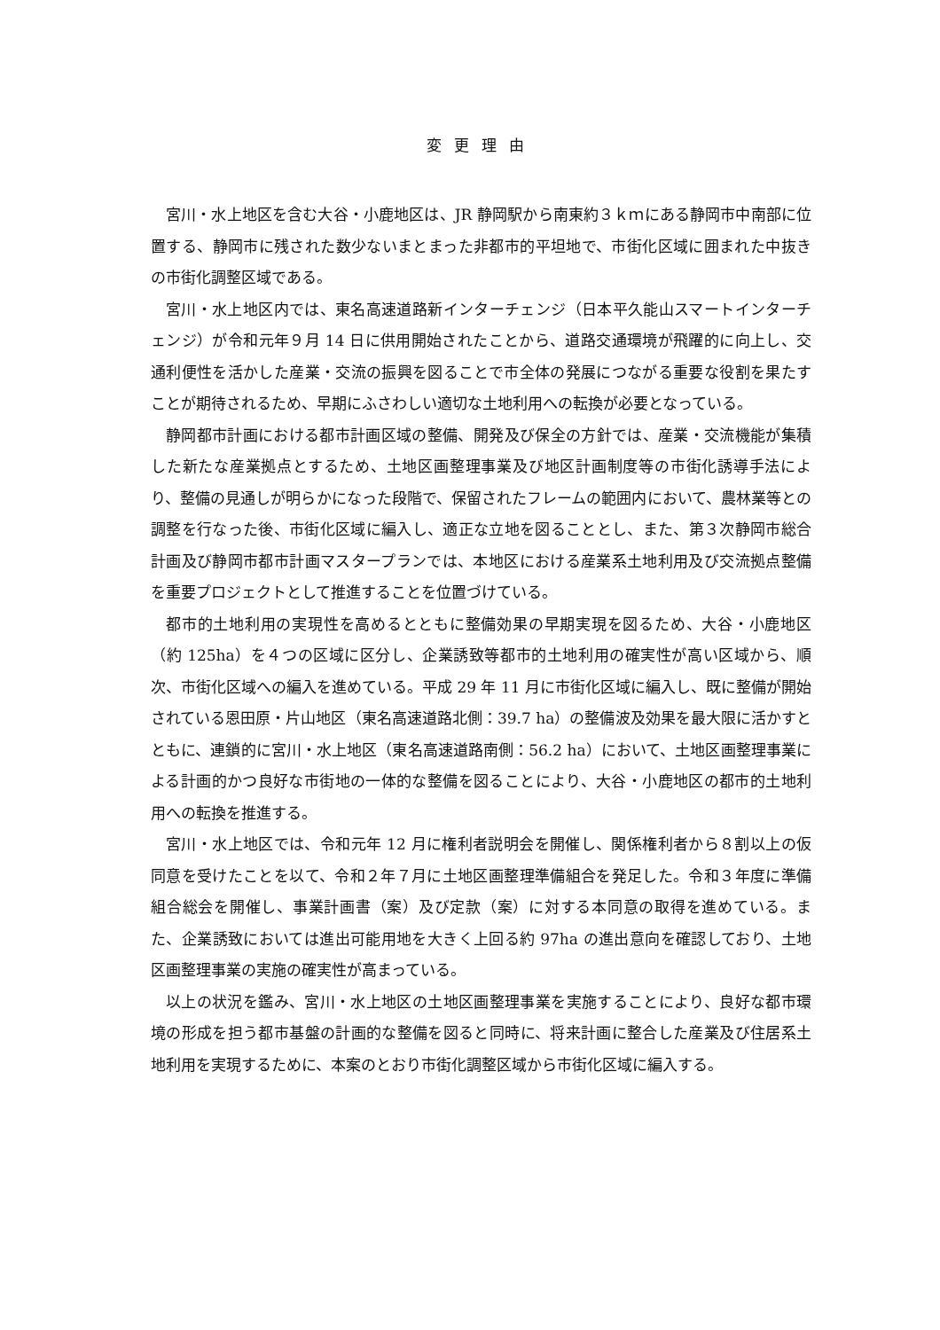変更理由
宮川・水上地区を含む大谷・小鹿地区は、JR 静岡駅から南東約３ｋｍにある静岡市中南部に位置する、静岡市に残された数少ないまとまった非都市的平坦地で、市街化区域に囲まれた中抜きの市街化調整区域である。
宮川・水上地区内では、東名高速道路新インターチェンジ（日本平久能山スマートインターチェンジ）が令和元年９月 14 日に供用開始されたことから、道路交通環境が飛躍的に向上し、交通利便性を活かした産業・交流の振興を図ることで市全体の発展につながる重要な役割を果たすことが期待されるため、早期にふさわしい適切な土地利用への転換が必要となっている。
静岡都市計画における都市計画区域の整備、開発及び保全の方針では、産業・交流機能が集積した新たな産業拠点とするため、土地区画整理事業及び地区計画制度等の市街化誘導手法により、整備の見通しが明らかになった段階で、保留されたフレームの範囲内において、農林業等との調整を行なった後、市街化区域に編入し、適正な立地を図ることとし、また、第３次静岡市総合計画及び静岡市都市計画マスタープランでは、本地区における産業系土地利用及び交流拠点整備を重要プロジェクトとして推進することを位置づけている。
都市的土地利用の実現性を高めるとともに整備効果の早期実現を図るため、大谷・小鹿地区（約 125ha）を４つの区域に区分し、企業誘致等都市的土地利用の確実性が高い区域から、順次、市街化区域への編入を進めている。平成 29 年 11 月に市街化区域に編入し、既に整備が開始されている恩田原・片山地区（東名高速道路北側：39.7 ha）の整備波及効果を最大限に活かすとともに、連鎖的に宮川・水上地区（東名高速道路南側：56.2 ha）において、土地区画整理事業による計画的かつ良好な市街地の一体的な整備を図ることにより、大谷・小鹿地区の都市的土地利用への転換を推進する。
宮川・水上地区では、令和元年 12 月に権利者説明会を開催し、関係権利者から８割以上の仮同意を受けたことを以て、令和２年７月に土地区画整理準備組合を発足した。令和３年度に準備組合総会を開催し、事業計画書（案）及び定款（案）に対する本同意の取得を進めている。また、企業誘致においては進出可能用地を大きく上回る約 97ha の進出意向を確認しており、土地区画整理事業の実施の確実性が高まっている。
以上の状況を鑑み、宮川・水上地区の土地区画整理事業を実施することにより、良好な都市環境の形成を担う都市基盤の計画的な整備を図ると同時に、将来計画に整合した産業及び住居系土地利用を実現するために、本案のとおり市街化調整区域から市街化区域に編入する。